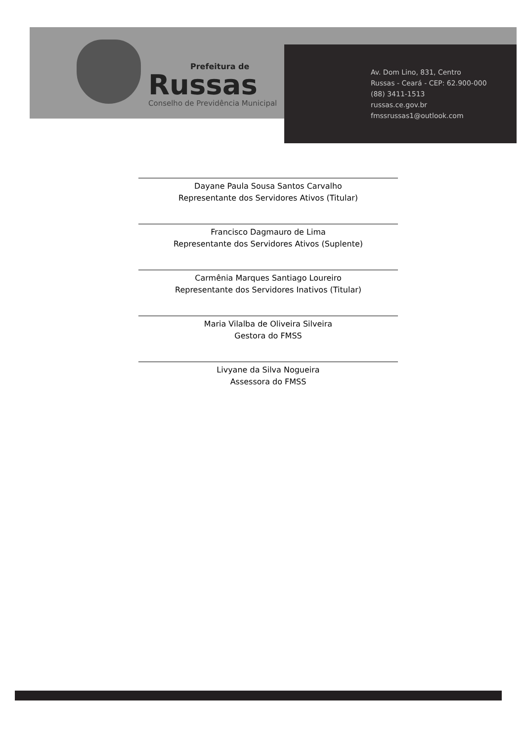Prefeitura de
Russas
Conselho de Previdência Municipal
Av. Dom Lino, 831, Centro
Russas - Ceará - CEP: 62.900-000
(88) 3411-1513
russas.ce.gov.br
fmssrussas1@outlook.com
Dayane Paula Sousa Santos Carvalho
Representante dos Servidores Ativos (Titular)
Francisco Dagmauro de Lima
Representante dos Servidores Ativos (Suplente)
Carmênia Marques Santiago Loureiro
Representante dos Servidores Inativos (Titular)
Maria Vilalba de Oliveira Silveira
Gestora do FMSS
Livyane da Silva Nogueira
Assessora do FMSS